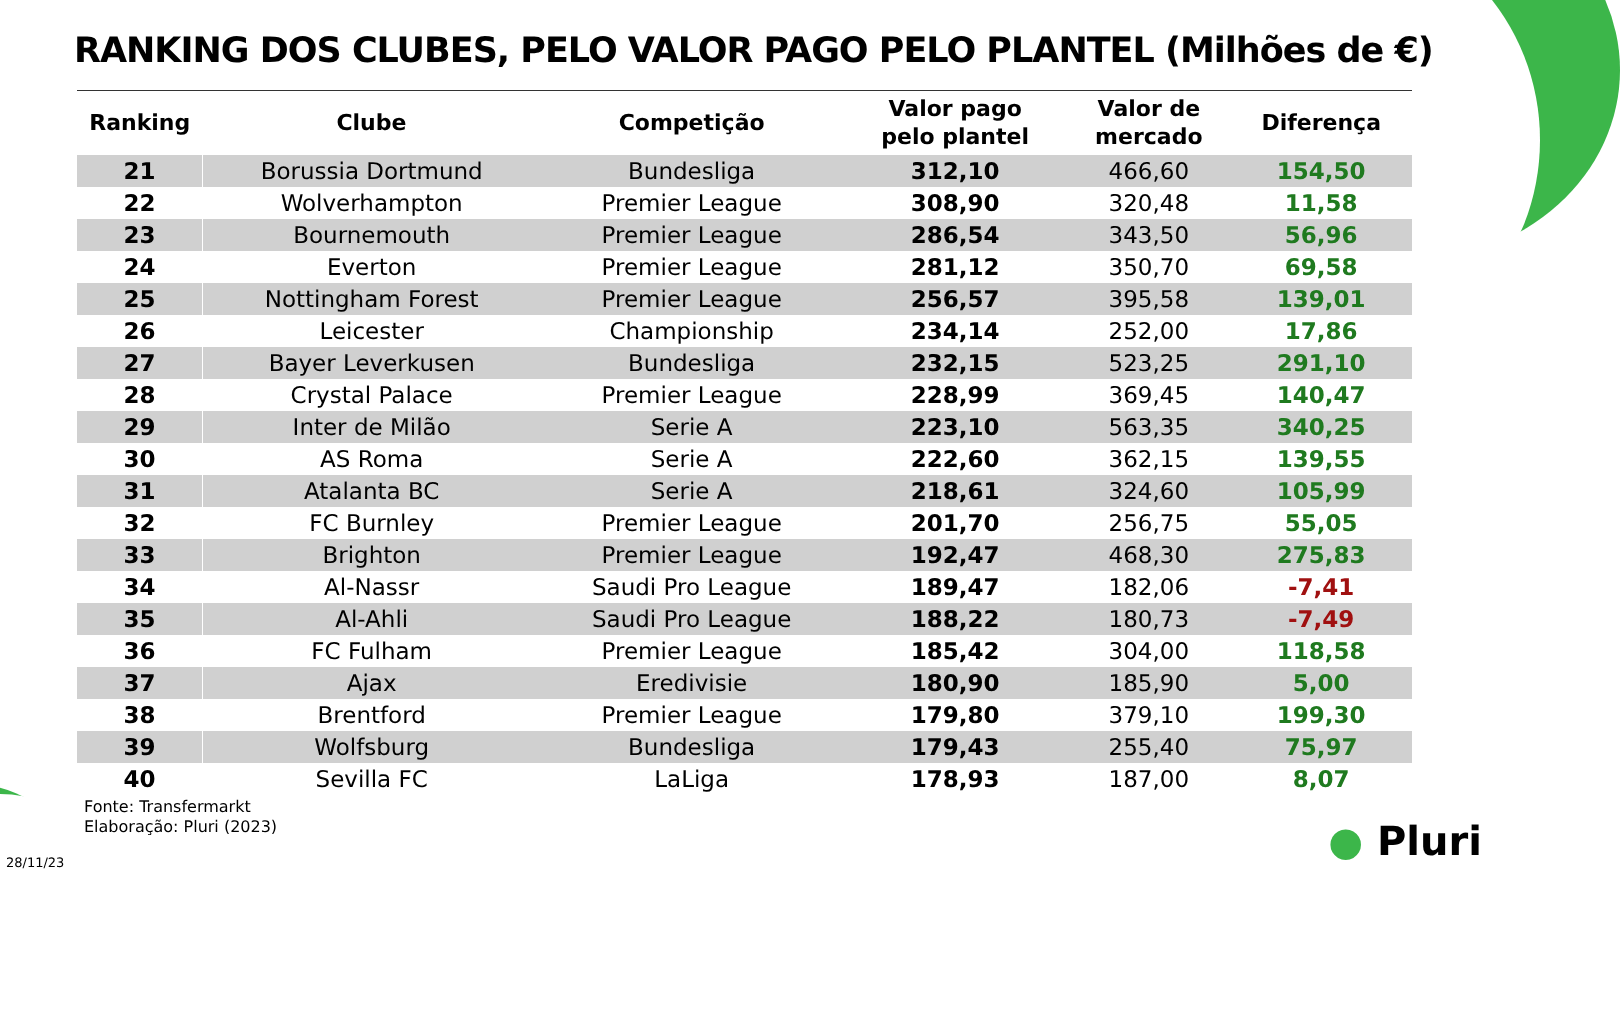RANKING DOS CLUBES, PELO VALOR PAGO PELO PLANTEL (Milhões de €)
| Ranking | Clube | Competição | Valor pago pelo plantel | Valor de mercado | Diferença |
| --- | --- | --- | --- | --- | --- |
| 21 | Borussia Dortmund | Bundesliga | 312,10 | 466,60 | 154,50 |
| 22 | Wolverhampton | Premier League | 308,90 | 320,48 | 11,58 |
| 23 | Bournemouth | Premier League | 286,54 | 343,50 | 56,96 |
| 24 | Everton | Premier League | 281,12 | 350,70 | 69,58 |
| 25 | Nottingham Forest | Premier League | 256,57 | 395,58 | 139,01 |
| 26 | Leicester | Championship | 234,14 | 252,00 | 17,86 |
| 27 | Bayer Leverkusen | Bundesliga | 232,15 | 523,25 | 291,10 |
| 28 | Crystal Palace | Premier League | 228,99 | 369,45 | 140,47 |
| 29 | Inter de Milão | Serie A | 223,10 | 563,35 | 340,25 |
| 30 | AS Roma | Serie A | 222,60 | 362,15 | 139,55 |
| 31 | Atalanta BC | Serie A | 218,61 | 324,60 | 105,99 |
| 32 | FC Burnley | Premier League | 201,70 | 256,75 | 55,05 |
| 33 | Brighton | Premier League | 192,47 | 468,30 | 275,83 |
| 34 | Al-Nassr | Saudi Pro League | 189,47 | 182,06 | -7,41 |
| 35 | Al-Ahli | Saudi Pro League | 188,22 | 180,73 | -7,49 |
| 36 | FC Fulham | Premier League | 185,42 | 304,00 | 118,58 |
| 37 | Ajax | Eredivisie | 180,90 | 185,90 | 5,00 |
| 38 | Brentford | Premier League | 179,80 | 379,10 | 199,30 |
| 39 | Wolfsburg | Bundesliga | 179,43 | 255,40 | 75,97 |
| 40 | Sevilla FC | LaLiga | 178,93 | 187,00 | 8,07 |
Fonte: Transfermarkt
Elaboração: Pluri (2023)
28/11/23 ● Pluri